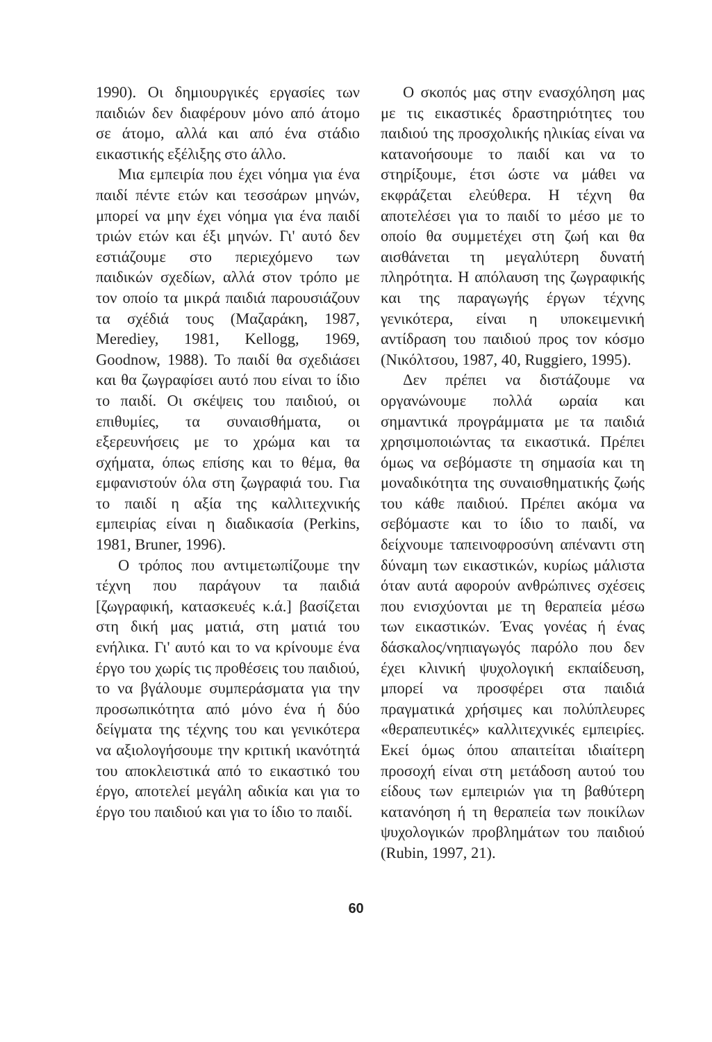1990). Οι δημιουργικές εργασίες των παιδιών δεν διαφέρουν μόνο από άτομο σε άτομο, αλλά και από ένα στάδιο εικαστικής εξέλιξης στο άλλο.
Μια εμπειρία που έχει νόημα για ένα παιδί πέντε ετών και τεσσάρων μηνών, μπορεί να μην έχει νόημα για ένα παιδί τριών ετών και έξι μηνών. Γι' αυτό δεν εστιάζουμε στο περιεχόμενο των παιδικών σχεδίων, αλλά στον τρόπο με τον οποίο τα μικρά παιδιά παρουσιάζουν τα σχέδιά τους (Μαζαράκη, 1987, Merediey, 1981, Kellogg, 1969, Goodnow, 1988). Το παιδί θα σχεδιάσει και θα ζωγραφίσει αυτό που είναι το ίδιο το παιδί. Οι σκέψεις του παιδιού, οι επιθυμίες, τα συναισθήματα, οι εξερευνήσεις με το χρώμα και τα σχήματα, όπως επίσης και το θέμα, θα εμφανιστούν όλα στη ζωγραφιά του. Για το παιδί η αξία της καλλιτεχνικής εμπειρίας είναι η διαδικασία (Perkins, 1981, Bruner, 1996).
Ο τρόπος που αντιμετωπίζουμε την τέχνη που παράγουν τα παιδιά [ζωγραφική, κατασκευές κ.ά.] βασίζεται στη δική μας ματιά, στη ματιά του ενήλικα. Γι' αυτό και το να κρίνουμε ένα έργο του χωρίς τις προθέσεις του παιδιού, το να βγάλουμε συμπεράσματα για την προσωπικότητα από μόνο ένα ή δύο δείγματα της τέχνης του και γενικότερα να αξιολογήσουμε την κριτική ικανότητά του αποκλειστικά από το εικαστικό του έργο, αποτελεί μεγάλη αδικία και για το έργο του παιδιού και για το ίδιο το παιδί.
Ο σκοπός μας στην ενασχόληση μας με τις εικαστικές δραστηριότητες του παιδιού της προσχολικής ηλικίας είναι να κατανοήσουμε το παιδί και να το στηρίξουμε, έτσι ώστε να μάθει να εκφράζεται ελεύθερα. Η τέχνη θα αποτελέσει για το παιδί το μέσο με το οποίο θα συμμετέχει στη ζωή και θα αισθάνεται τη μεγαλύτερη δυνατή πληρότητα. Η απόλαυση της ζωγραφικής και της παραγωγής έργων τέχνης γενικότερα, είναι η υποκειμενική αντίδραση του παιδιού προς τον κόσμο (Νικόλτσου, 1987, 40, Ruggiero, 1995).
Δεν πρέπει να διστάζουμε να οργανώνουμε πολλά ωραία και σημαντικά προγράμματα με τα παιδιά χρησιμοποιώντας τα εικαστικά. Πρέπει όμως να σεβόμαστε τη σημασία και τη μοναδικότητα της συναισθηματικής ζωής του κάθε παιδιού. Πρέπει ακόμα να σεβόμαστε και το ίδιο το παιδί, να δείχνουμε ταπεινοφροσύνη απέναντι στη δύναμη των εικαστικών, κυρίως μάλιστα όταν αυτά αφορούν ανθρώπινες σχέσεις που ενισχύονται με τη θεραπεία μέσω των εικαστικών. Ένας γονέας ή ένας δάσκαλος/νηπιαγωγός παρόλο που δεν έχει κλινική ψυχολογική εκπαίδευση, μπορεί να προσφέρει στα παιδιά πραγματικά χρήσιμες και πολύπλευρες «θεραπευτικές» καλλιτεχνικές εμπειρίες. Εκεί όμως όπου απαιτείται ιδιαίτερη προσοχή είναι στη μετάδοση αυτού του είδους των εμπειριών για τη βαθύτερη κατανόηση ή τη θεραπεία των ποικίλων ψυχολογικών προβλημάτων του παιδιού (Rubin, 1997, 21).
60